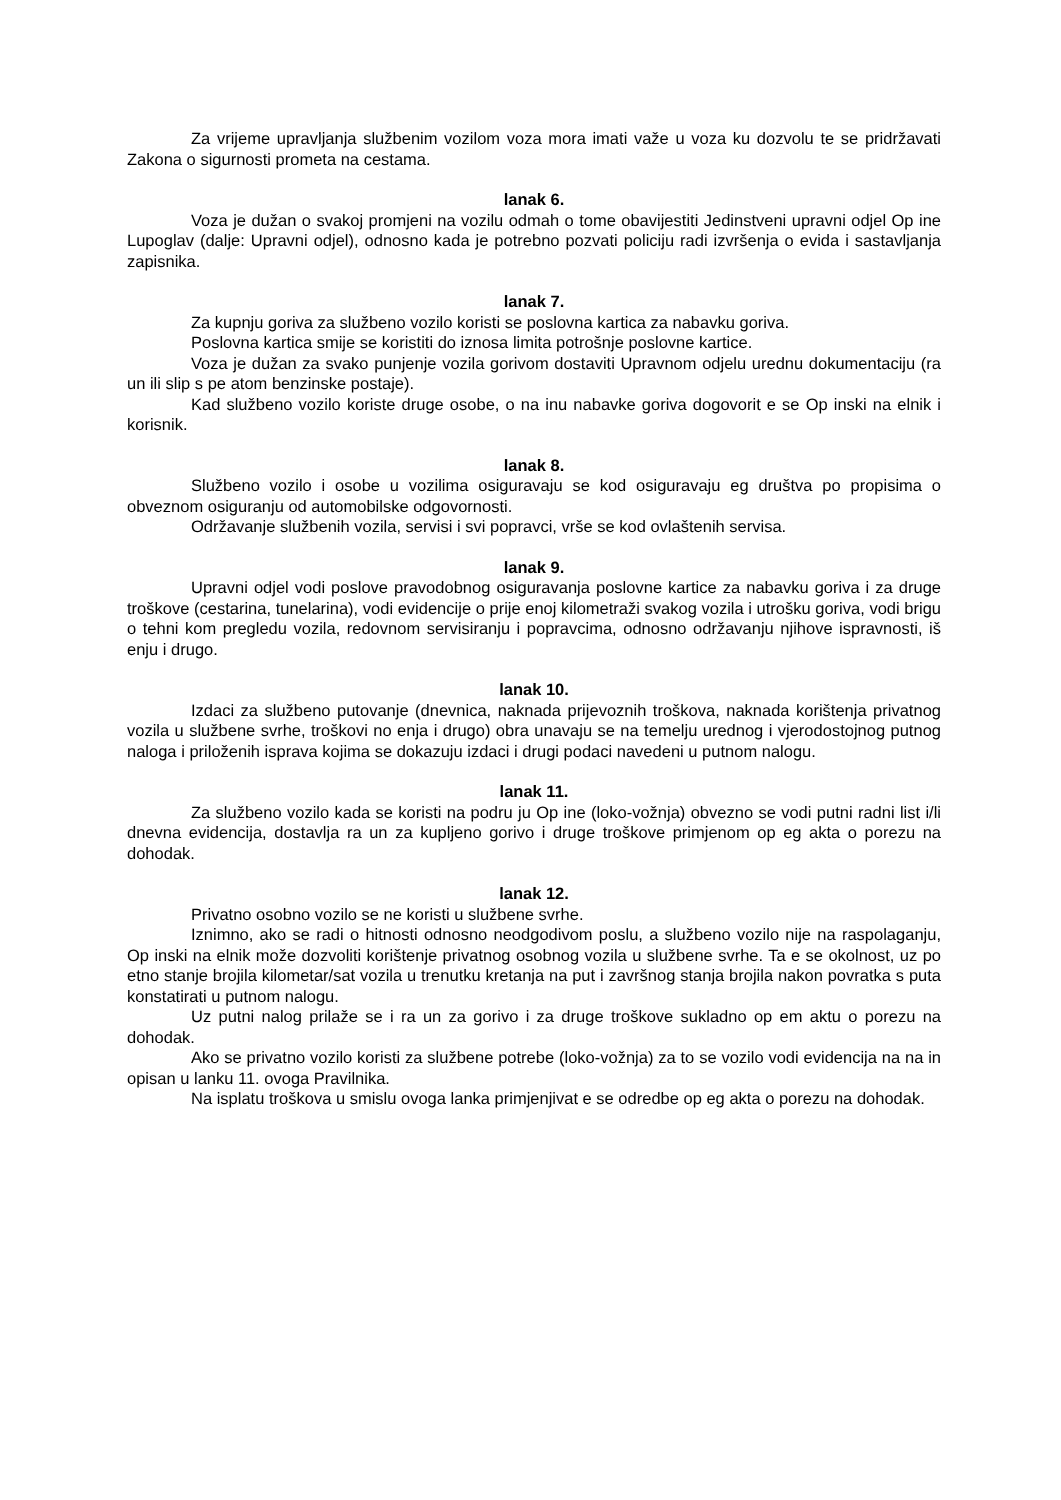Za vrijeme upravljanja službenim vozilom voza mora imati važe u voza ku dozvolu te se pridržavati Zakona o sigurnosti prometa na cestama.
lanak 6.
Voza je dužan o svakoj promjeni na vozilu odmah o tome obavijestiti Jedinstveni upravni odjel Op ine Lupoglav (dalje: Upravni odjel), odnosno kada je potrebno pozvati policiju radi izvršenja o evida i sastavljanja zapisnika.
lanak 7.
Za kupnju goriva za službeno vozilo koristi se poslovna kartica za nabavku goriva.
Poslovna kartica smije se koristiti do iznosa limita potrošnje poslovne kartice.
Voza je dužan za svako punjenje vozila gorivom dostaviti Upravnom odjelu urednu dokumentaciju (ra un ili slip s pe atom benzinske postaje).
Kad službeno vozilo koriste druge osobe, o na inu nabavke goriva dogovorit e se Op inski na elnik i korisnik.
lanak 8.
Službeno vozilo i osobe u vozilima osiguravaju se kod osiguravaju eg društva po propisima o obveznom osiguranju od automobilske odgovornosti.
Održavanje službenih vozila, servisi i svi popravci, vrše se kod ovlaštenih servisa.
lanak 9.
Upravni odjel vodi poslove pravodobnog osiguravanja poslovne kartice za nabavku goriva i za druge troškove (cestarina, tunelarina), vodi evidencije o prije enoj kilometraži svakog vozila i utrošku goriva, vodi brigu o tehni kom pregledu vozila, redovnom servisiranju i popravcima, odnosno održavanju njihove ispravnosti, iš enju i drugo.
lanak 10.
Izdaci za službeno putovanje (dnevnica, naknada prijevoznih troškova, naknada korištenja privatnog vozila u službene svrhe, troškovi no enja i drugo) obra unavaju se na temelju urednog i vjerodostojnog putnog naloga i priloženih isprava kojima se dokazuju izdaci i drugi podaci navedeni u putnom nalogu.
lanak 11.
Za službeno vozilo kada se koristi na podru ju Op ine (loko-vožnja) obvezno se vodi putni radni list i/li dnevna evidencija, dostavlja ra un za kupljeno gorivo i druge troškove primjenom op eg akta o porezu na dohodak.
lanak 12.
Privatno osobno vozilo se ne koristi u službene svrhe.
Iznimno, ako se radi o hitnosti odnosno neodgodivom poslu, a službeno vozilo nije na raspolaganju, Op inski na elnik može dozvoliti korištenje privatnog osobnog vozila u službene svrhe. Ta e se okolnost, uz po etno stanje brojila kilometar/sat vozila u trenutku kretanja na put i završnog stanja brojila nakon povratka s puta konstatirati u putnom nalogu.
Uz putni nalog prilaže se i ra un za gorivo i za druge troškove sukladno op em aktu o porezu na dohodak.
Ako se privatno vozilo koristi za službene potrebe (loko-vožnja) za to se vozilo vodi evidencija na na in opisan u lanku 11. ovoga Pravilnika.
Na isplatu troškova u smislu ovoga lanka primjenjivat e se odredbe op eg akta o porezu na dohodak.